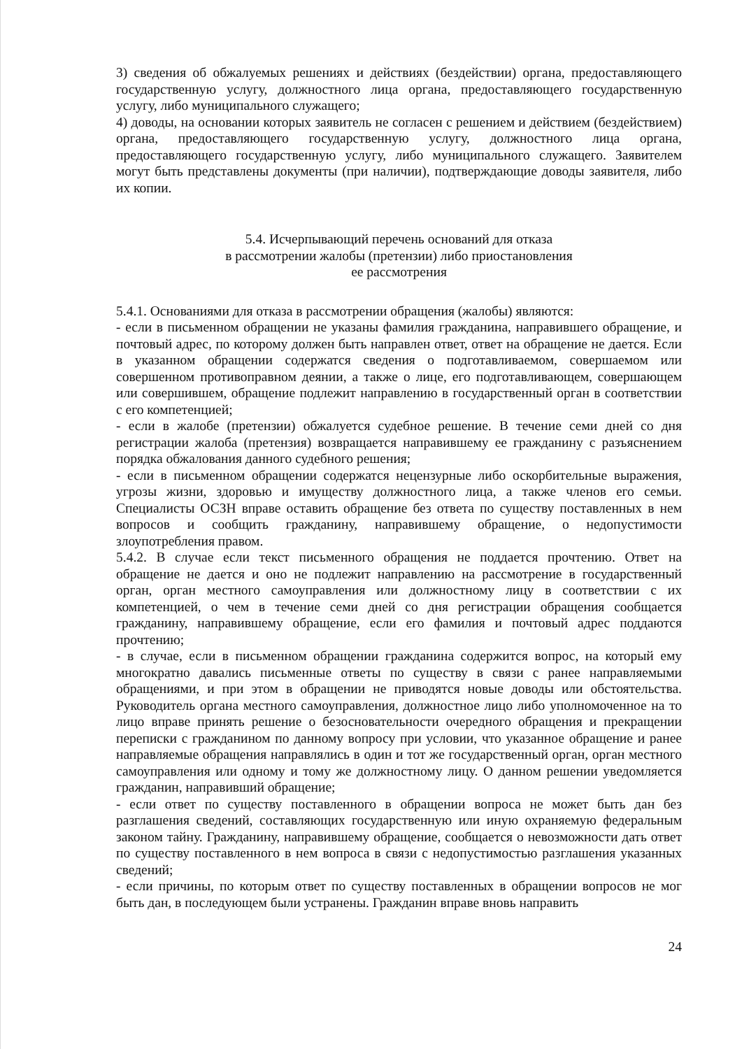3) сведения об обжалуемых решениях и действиях (бездействии) органа, предоставляющего государственную услугу, должностного лица органа, предоставляющего государственную услугу, либо муниципального служащего;
4) доводы, на основании которых заявитель не согласен с решением и действием (бездействием) органа, предоставляющего государственную услугу, должностного лица органа, предоставляющего государственную услугу, либо муниципального служащего. Заявителем могут быть представлены документы (при наличии), подтверждающие доводы заявителя, либо их копии.
5.4. Исчерпывающий перечень оснований для отказа
в рассмотрении жалобы (претензии) либо приостановления
ее рассмотрения
5.4.1. Основаниями для отказа в рассмотрении обращения (жалобы) являются:
- если в письменном обращении не указаны фамилия гражданина, направившего обращение, и почтовый адрес, по которому должен быть направлен ответ, ответ на обращение не дается. Если в указанном обращении содержатся сведения о подготавливаемом, совершаемом или совершенном противоправном деянии, а также о лице, его подготавливающем, совершающем или совершившем, обращение подлежит направлению в государственный орган в соответствии с его компетенцией;
- если в жалобе (претензии) обжалуется судебное решение. В течение семи дней со дня регистрации жалоба (претензия) возвращается направившему ее гражданину с разъяснением порядка обжалования данного судебного решения;
- если в письменном обращении содержатся нецензурные либо оскорбительные выражения, угрозы жизни, здоровью и имуществу должностного лица, а также членов его семьи. Специалисты ОСЗН вправе оставить обращение без ответа по существу поставленных в нем вопросов и сообщить гражданину, направившему обращение, о недопустимости злоупотребления правом.
5.4.2. В случае если текст письменного обращения не поддается прочтению. Ответ на обращение не дается и оно не подлежит направлению на рассмотрение в государственный орган, орган местного самоуправления или должностному лицу в соответствии с их компетенцией, о чем в течение семи дней со дня регистрации обращения сообщается гражданину, направившему обращение, если его фамилия и почтовый адрес поддаются прочтению;
- в случае, если в письменном обращении гражданина содержится вопрос, на который ему многократно давались письменные ответы по существу в связи с ранее направляемыми обращениями, и при этом в обращении не приводятся новые доводы или обстоятельства. Руководитель органа местного самоуправления, должностное лицо либо уполномоченное на то лицо вправе принять решение о безосновательности очередного обращения и прекращении переписки с гражданином по данному вопросу при условии, что указанное обращение и ранее направляемые обращения направлялись в один и тот же государственный орган, орган местного самоуправления или одному и тому же должностному лицу. О данном решении уведомляется гражданин, направивший обращение;
- если ответ по существу поставленного в обращении вопроса не может быть дан без разглашения сведений, составляющих государственную или иную охраняемую федеральным законом тайну. Гражданину, направившему обращение, сообщается о невозможности дать ответ по существу поставленного в нем вопроса в связи с недопустимостью разглашения указанных сведений;
- если причины, по которым ответ по существу поставленных в обращении вопросов не мог быть дан, в последующем были устранены. Гражданин вправе вновь направить
24